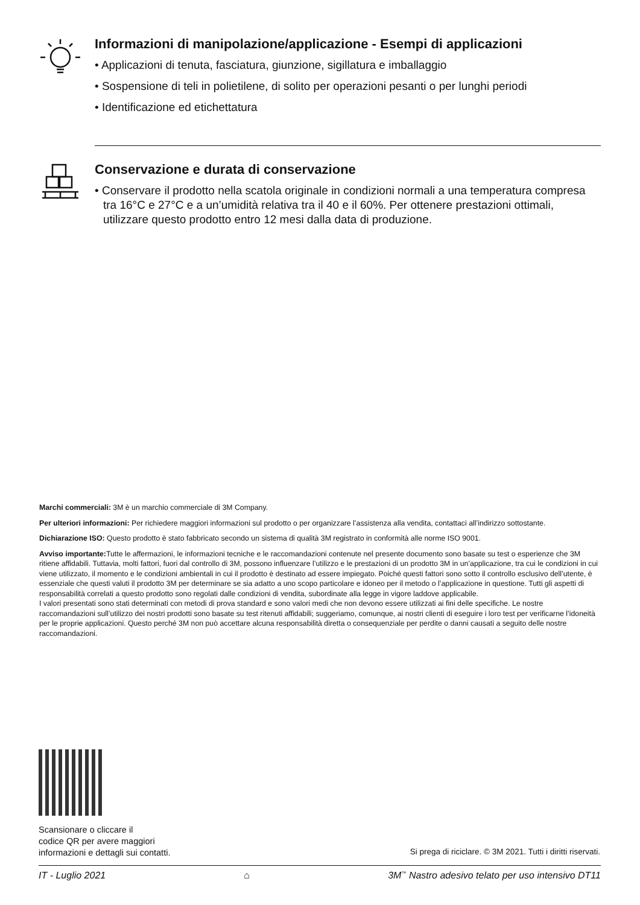Informazioni di manipolazione/applicazione - Esempi di applicazioni
• Applicazioni di tenuta, fasciatura, giunzione, sigillatura e imballaggio
• Sospensione di teli in polietilene, di solito per operazioni pesanti o per lunghi periodi
• Identificazione ed etichettatura
Conservazione e durata di conservazione
• Conservare il prodotto nella scatola originale in condizioni normali a una temperatura compresa tra 16°C e 27°C e a un’umidità relativa tra il 40 e il 60%. Per ottenere prestazioni ottimali, utilizzare questo prodotto entro 12 mesi dalla data di produzione.
Marchi commerciali: 3M è un marchio commerciale di 3M Company.
Per ulteriori informazioni: Per richiedere maggiori informazioni sul prodotto o per organizzare l’assistenza alla vendita, contattaci all’indirizzo sottostante.
Dichiarazione ISO: Questo prodotto è stato fabbricato secondo un sistema di qualità 3M registrato in conformità alle norme ISO 9001.
Avviso importante: Tutte le affermazioni, le informazioni tecniche e le raccomandazioni contenute nel presente documento sono basate su test o esperienze che 3M ritiene affidabili. Tuttavia, molti fattori, fuori dal controllo di 3M, possono influenzare l’utilizzo e le prestazioni di un prodotto 3M in un’applicazione, tra cui le condizioni in cui viene utilizzato, il momento e le condizioni ambientali in cui il prodotto è destinato ad essere impiegato. Poiché questi fattori sono sotto il controllo esclusivo dell’utente, è essenziale che questi valuti il prodotto 3M per determinare se sia adatto a uno scopo particolare e idoneo per il metodo o l’applicazione in questione. Tutti gli aspetti di responsabilità correlati a questo prodotto sono regolati dalle condizioni di vendita, subordinate alla legge in vigore laddove applicabile.
I valori presentati sono stati determinati con metodi di prova standard e sono valori medi che non devono essere utilizzati ai fini delle specifiche. Le nostre raccomandazioni sull’utilizzo dei nostri prodotti sono basate su test ritenuti affidabili; suggeriamo, comunque, ai nostri clienti di eseguire i loro test per verificarne l’idoneità per le proprie applicazioni. Questo perché 3M non può accettare alcuna responsabilità diretta o consequenziale per perdite o danni causati a seguito delle nostre raccomandazioni.
Scansionare o cliccare il
codice QR per avere maggiori
informazioni e dettagli sui contatti.
Si prega di riciclare. © 3M 2021. Tutti i diritti riservati.
IT - Luglio 2021 ⌂ 3M<sup>™</sup> Nastro adesivo telato per uso intensivo DT11